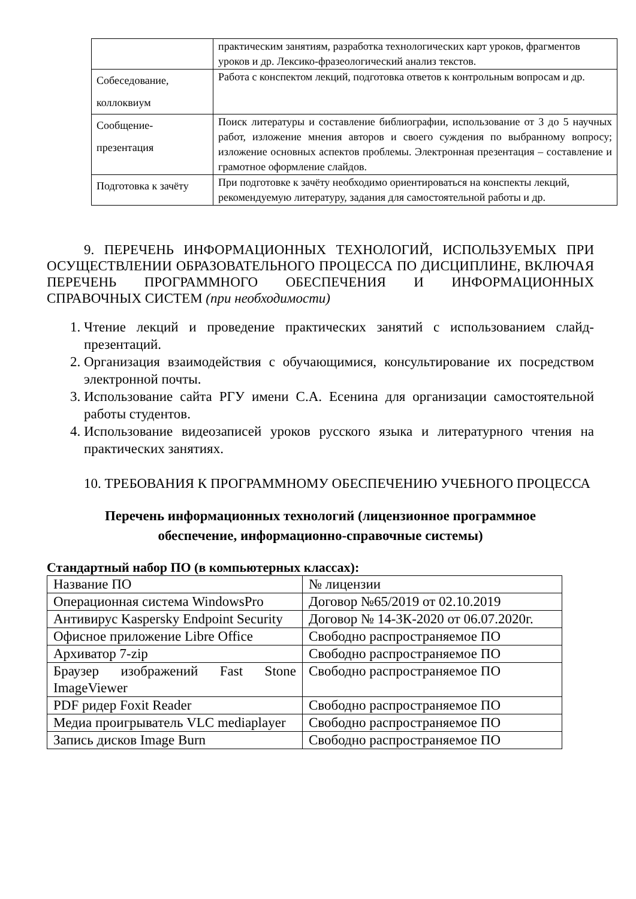| | практическим занятиям, разработка технологических карт уроков, фрагментов уроков и др. Лексико-фразеологический анализ текстов. |
| Собеседование, коллоквиум | Работа с конспектом лекций, подготовка ответов к контрольным вопросам и др. |
| Сообщение-презентация | Поиск литературы и составление библиографии, использование от 3 до 5 научных работ, изложение мнения авторов и своего суждения по выбранному вопросу; изложение основных аспектов проблемы. Электронная презентация – составление и грамотное оформление слайдов. |
| Подготовка к зачёту | При подготовке к зачёту необходимо ориентироваться на конспекты лекций, рекомендуемую литературу, задания для самостоятельной работы и др. |
9. ПЕРЕЧЕНЬ ИНФОРМАЦИОННЫХ ТЕХНОЛОГИЙ, ИСПОЛЬЗУЕМЫХ ПРИ ОСУЩЕСТВЛЕНИИ ОБРАЗОВАТЕЛЬНОГО ПРОЦЕССА ПО ДИСЦИПЛИНЕ, ВКЛЮЧАЯ ПЕРЕЧЕНЬ ПРОГРАММНОГО ОБЕСПЕЧЕНИЯ И ИНФОРМАЦИОННЫХ СПРАВОЧНЫХ СИСТЕМ (при необходимости)
1. Чтение лекций и проведение практических занятий с использованием слайд-презентаций.
2. Организация взаимодействия с обучающимися, консультирование их посредством электронной почты.
3. Использование сайта РГУ имени С.А. Есенина для организации самостоятельной работы студентов.
4. Использование видеозаписей уроков русского языка и литературного чтения на практических занятиях.
10. ТРЕБОВАНИЯ К ПРОГРАММНОМУ ОБЕСПЕЧЕНИЮ УЧЕБНОГО ПРОЦЕССА
Перечень информационных технологий (лицензионное программное обеспечение, информационно-справочные системы)
Стандартный набор ПО (в компьютерных классах):
| Название ПО | № лицензии |
| Операционная система WindowsPro | Договор №65/2019 от 02.10.2019 |
| Антивирус Kaspersky Endpoint Security | Договор № 14-3К-2020 от 06.07.2020г. |
| Офисное приложение Libre Office | Свободно распространяемое ПО |
| Архиватор 7-zip | Свободно распространяемое ПО |
| Браузер изображений Fast Stone ImageViewer | Свободно распространяемое ПО |
| PDF ридер Foxit Reader | Свободно распространяемое ПО |
| Медиа проигрыватель VLC mediaplayer | Свободно распространяемое ПО |
| Запись дисков Image Burn | Свободно распространяемое ПО |